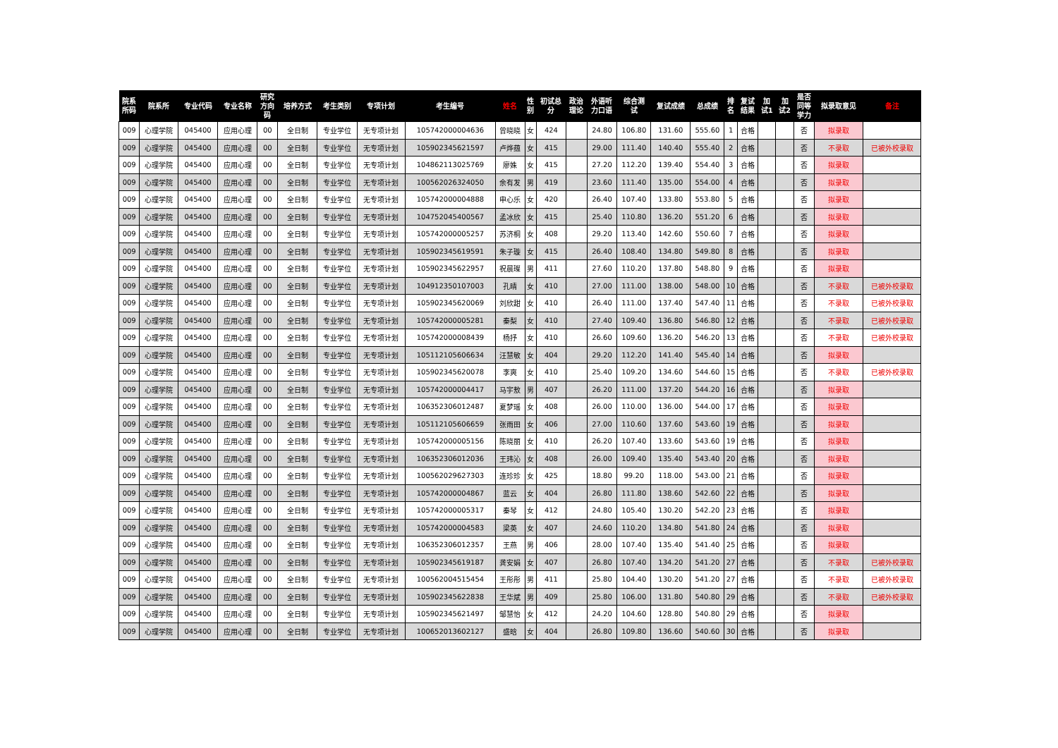| 院系 所码 | 院系所 | 专业代码 | 专业名称 | 研究 方向 码 | 培养方式 | 考生类别 | 专项计划 | 考生编号 | 姓名 | 性 别 | 初试总 分 | 政治 理论 | 外语听 力口语 | 综合测 试 | 复试成绩 | 总成绩 | 排 名 | 复试 结果 | 加 试1 | 加 试2 | 是否 同等 学力 | 拟录取意见 | 备注 |
| --- | --- | --- | --- | --- | --- | --- | --- | --- | --- | --- | --- | --- | --- | --- | --- | --- | --- | --- | --- | --- | --- | --- | --- |
| 009 | 心理学院 | 045400 | 应用心理 | 00 | 全日制 | 专业学位 | 无专项计划 | 105742000004636 | 曾晓晓 | 女 | 424 | | 24.80 | 106.80 | 131.60 | 555.60 | 1 | 合格 | | | 否 | 拟录取 | |
| 009 | 心理学院 | 045400 | 应用心理 | 00 | 全日制 | 专业学位 | 无专项计划 | 105902345621597 | 卢烨蕴 | 女 | 415 | | 29.00 | 111.40 | 140.40 | 555.40 | 2 | 合格 | | | 否 | 不录取 | 已被外校录取 |
| 009 | 心理学院 | 045400 | 应用心理 | 00 | 全日制 | 专业学位 | 无专项计划 | 104862113025769 | 廖姝 | 女 | 415 | | 27.20 | 112.20 | 139.40 | 554.40 | 3 | 合格 | | | 否 | 拟录取 | |
| 009 | 心理学院 | 045400 | 应用心理 | 00 | 全日制 | 专业学位 | 无专项计划 | 100562026324050 | 余有发 | 男 | 419 | | 23.60 | 111.40 | 135.00 | 554.00 | 4 | 合格 | | | 否 | 拟录取 | |
| 009 | 心理学院 | 045400 | 应用心理 | 00 | 全日制 | 专业学位 | 无专项计划 | 105742000004888 | 申心乐 | 女 | 420 | | 26.40 | 107.40 | 133.80 | 553.80 | 5 | 合格 | | | 否 | 拟录取 | |
| 009 | 心理学院 | 045400 | 应用心理 | 00 | 全日制 | 专业学位 | 无专项计划 | 104752045400567 | 孟冰欣 | 女 | 415 | | 25.40 | 110.80 | 136.20 | 551.20 | 6 | 合格 | | | 否 | 拟录取 | |
| 009 | 心理学院 | 045400 | 应用心理 | 00 | 全日制 | 专业学位 | 无专项计划 | 105742000005257 | 苏济桐 | 女 | 408 | | 29.20 | 113.40 | 142.60 | 550.60 | 7 | 合格 | | | 否 | 拟录取 | |
| 009 | 心理学院 | 045400 | 应用心理 | 00 | 全日制 | 专业学位 | 无专项计划 | 105902345619591 | 朱子璇 | 女 | 415 | | 26.40 | 108.40 | 134.80 | 549.80 | 8 | 合格 | | | 否 | 拟录取 | |
| 009 | 心理学院 | 045400 | 应用心理 | 00 | 全日制 | 专业学位 | 无专项计划 | 105902345622957 | 祝晨璨 | 男 | 411 | | 27.60 | 110.20 | 137.80 | 548.80 | 9 | 合格 | | | 否 | 拟录取 | |
| 009 | 心理学院 | 045400 | 应用心理 | 00 | 全日制 | 专业学位 | 无专项计划 | 104912350107003 | 孔晴 | 女 | 410 | | 27.00 | 111.00 | 138.00 | 548.00 | 10 | 合格 | | | 否 | 不录取 | 已被外校录取 |
| 009 | 心理学院 | 045400 | 应用心理 | 00 | 全日制 | 专业学位 | 无专项计划 | 105902345620069 | 刘欣甜 | 女 | 410 | | 26.40 | 111.00 | 137.40 | 547.40 | 11 | 合格 | | | 否 | 不录取 | 已被外校录取 |
| 009 | 心理学院 | 045400 | 应用心理 | 00 | 全日制 | 专业学位 | 无专项计划 | 105742000005281 | 秦梨 | 女 | 410 | | 27.40 | 109.40 | 136.80 | 546.80 | 12 | 合格 | | | 否 | 不录取 | 已被外校录取 |
| 009 | 心理学院 | 045400 | 应用心理 | 00 | 全日制 | 专业学位 | 无专项计划 | 105742000008439 | 杨抒 | 女 | 410 | | 26.60 | 109.60 | 136.20 | 546.20 | 13 | 合格 | | | 否 | 不录取 | 已被外校录取 |
| 009 | 心理学院 | 045400 | 应用心理 | 00 | 全日制 | 专业学位 | 无专项计划 | 105112105606634 | 汪慧敏 | 女 | 404 | | 29.20 | 112.20 | 141.40 | 545.40 | 14 | 合格 | | | 否 | 拟录取 | |
| 009 | 心理学院 | 045400 | 应用心理 | 00 | 全日制 | 专业学位 | 无专项计划 | 105902345620078 | 李爽 | 女 | 410 | | 25.40 | 109.20 | 134.60 | 544.60 | 15 | 合格 | | | 否 | 不录取 | 已被外校录取 |
| 009 | 心理学院 | 045400 | 应用心理 | 00 | 全日制 | 专业学位 | 无专项计划 | 105742000004417 | 马宇敖 | 男 | 407 | | 26.20 | 111.00 | 137.20 | 544.20 | 16 | 合格 | | | 否 | 拟录取 | |
| 009 | 心理学院 | 045400 | 应用心理 | 00 | 全日制 | 专业学位 | 无专项计划 | 106352306012487 | 夏梦瑶 | 女 | 408 | | 26.00 | 110.00 | 136.00 | 544.00 | 17 | 合格 | | | 否 | 拟录取 | |
| 009 | 心理学院 | 045400 | 应用心理 | 00 | 全日制 | 专业学位 | 无专项计划 | 105112105606659 | 张雨田 | 女 | 406 | | 27.00 | 110.60 | 137.60 | 543.60 | 19 | 合格 | | | 否 | 拟录取 | |
| 009 | 心理学院 | 045400 | 应用心理 | 00 | 全日制 | 专业学位 | 无专项计划 | 105742000005156 | 陈晓丽 | 女 | 410 | | 26.20 | 107.40 | 133.60 | 543.60 | 19 | 合格 | | | 否 | 拟录取 | |
| 009 | 心理学院 | 045400 | 应用心理 | 00 | 全日制 | 专业学位 | 无专项计划 | 106352306012036 | 王玮沁 | 女 | 408 | | 26.00 | 109.40 | 135.40 | 543.40 | 20 | 合格 | | | 否 | 拟录取 | |
| 009 | 心理学院 | 045400 | 应用心理 | 00 | 全日制 | 专业学位 | 无专项计划 | 100562029627303 | 连珍珍 | 女 | 425 | | 18.80 | 99.20 | 118.00 | 543.00 | 21 | 合格 | | | 否 | 拟录取 | |
| 009 | 心理学院 | 045400 | 应用心理 | 00 | 全日制 | 专业学位 | 无专项计划 | 105742000004867 | 蓝云 | 女 | 404 | | 26.80 | 111.80 | 138.60 | 542.60 | 22 | 合格 | | | 否 | 拟录取 | |
| 009 | 心理学院 | 045400 | 应用心理 | 00 | 全日制 | 专业学位 | 无专项计划 | 105742000005317 | 秦琴 | 女 | 412 | | 24.80 | 105.40 | 130.20 | 542.20 | 23 | 合格 | | | 否 | 拟录取 | |
| 009 | 心理学院 | 045400 | 应用心理 | 00 | 全日制 | 专业学位 | 无专项计划 | 105742000004583 | 梁英 | 女 | 407 | | 24.60 | 110.20 | 134.80 | 541.80 | 24 | 合格 | | | 否 | 拟录取 | |
| 009 | 心理学院 | 045400 | 应用心理 | 00 | 全日制 | 专业学位 | 无专项计划 | 106352306012357 | 王燕 | 男 | 406 | | 28.00 | 107.40 | 135.40 | 541.40 | 25 | 合格 | | | 否 | 拟录取 | |
| 009 | 心理学院 | 045400 | 应用心理 | 00 | 全日制 | 专业学位 | 无专项计划 | 105902345619187 | 龚安娟 | 女 | 407 | | 26.80 | 107.40 | 134.20 | 541.20 | 27 | 合格 | | | 否 | 不录取 | 已被外校录取 |
| 009 | 心理学院 | 045400 | 应用心理 | 00 | 全日制 | 专业学位 | 无专项计划 | 100562004515454 | 王彤彤 | 男 | 411 | | 25.80 | 104.40 | 130.20 | 541.20 | 27 | 合格 | | | 否 | 不录取 | 已被外校录取 |
| 009 | 心理学院 | 045400 | 应用心理 | 00 | 全日制 | 专业学位 | 无专项计划 | 105902345622838 | 王华斌 | 男 | 409 | | 25.80 | 106.00 | 131.80 | 540.80 | 29 | 合格 | | | 否 | 不录取 | 已被外校录取 |
| 009 | 心理学院 | 045400 | 应用心理 | 00 | 全日制 | 专业学位 | 无专项计划 | 105902345621497 | 邹慧怡 | 女 | 412 | | 24.20 | 104.60 | 128.80 | 540.80 | 29 | 合格 | | | 否 | 拟录取 | |
| 009 | 心理学院 | 045400 | 应用心理 | 00 | 全日制 | 专业学位 | 无专项计划 | 100652013602127 | 盛晗 | 女 | 404 | | 26.80 | 109.80 | 136.60 | 540.60 | 30 | 合格 | | | 否 | 拟录取 | |